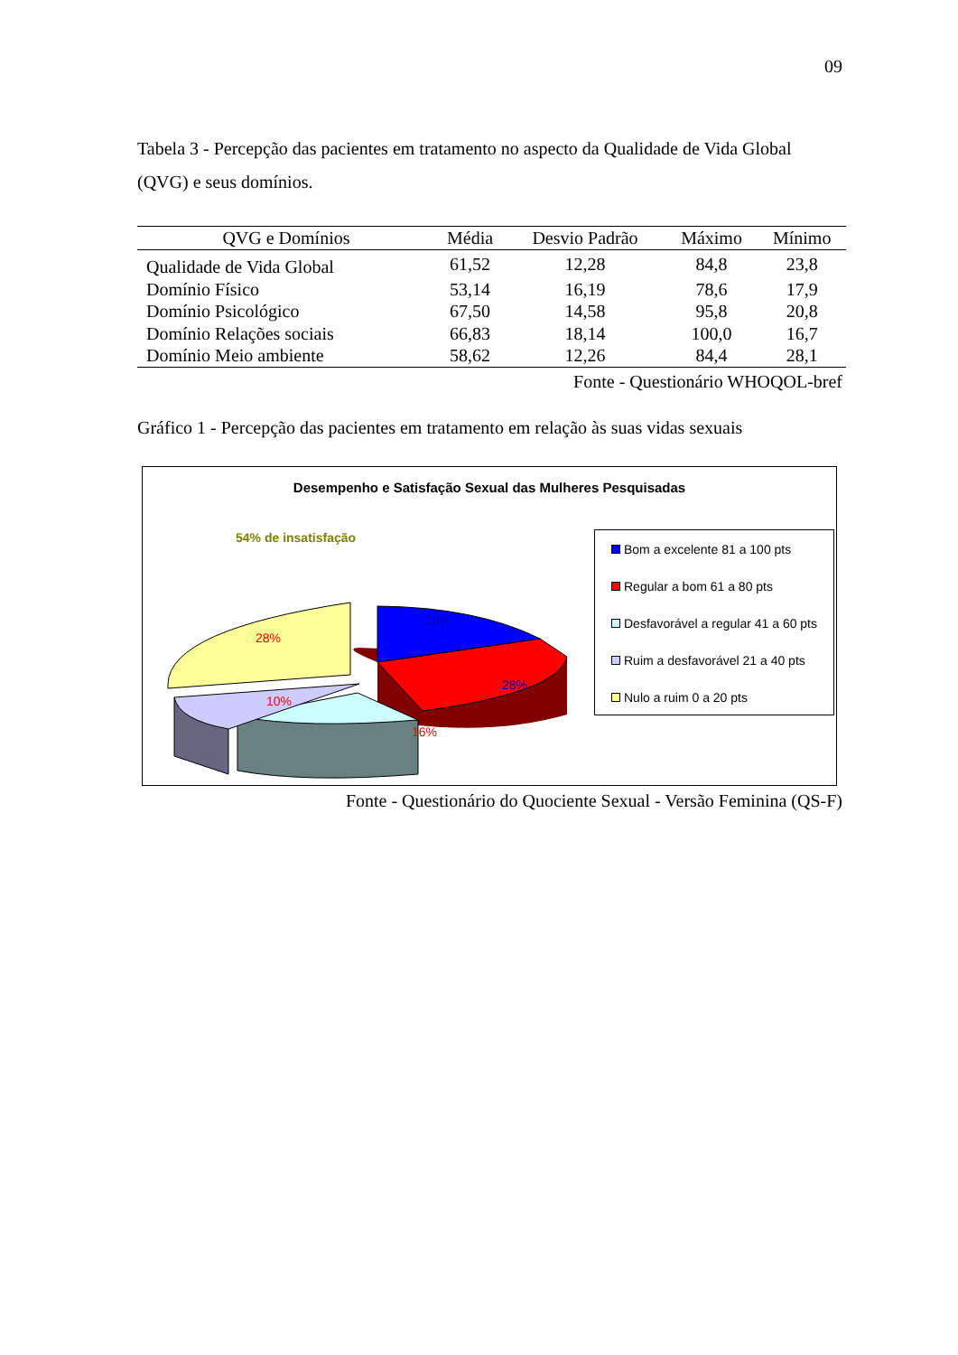09
Tabela 3 - Percepção das pacientes em tratamento no aspecto da Qualidade de Vida Global (QVG) e seus domínios.
| QVG e Domínios | Média | Desvio Padrão | Máximo | Mínimo |
| --- | --- | --- | --- | --- |
| Qualidade de Vida Global | 61,52 | 12,28 | 84,8 | 23,8 |
| Domínio Físico | 53,14 | 16,19 | 78,6 | 17,9 |
| Domínio Psicológico | 67,50 | 14,58 | 95,8 | 20,8 |
| Domínio Relações sociais | 66,83 | 18,14 | 100,0 | 16,7 |
| Domínio Meio ambiente | 58,62 | 12,26 | 84,4 | 28,1 |
Fonte - Questionário WHOQOL-bref
Gráfico 1 - Percepção das pacientes em tratamento em relação às suas vidas sexuais
Desempenho e Satisfação Sexual das Mulheres Pesquisadas
54% de insatisfação
28%
10%
16%
18%
28%
Bom a excelente 81 a 100 pts
Regular a bom 61 a 80 pts
Desfavorável a regular 41 a 60 pts
Ruim a desfavorável 21 a 40 pts
Nulo a ruim 0 a 20 pts
Fonte - Questionário do Quociente Sexual - Versão Feminina (QS-F)